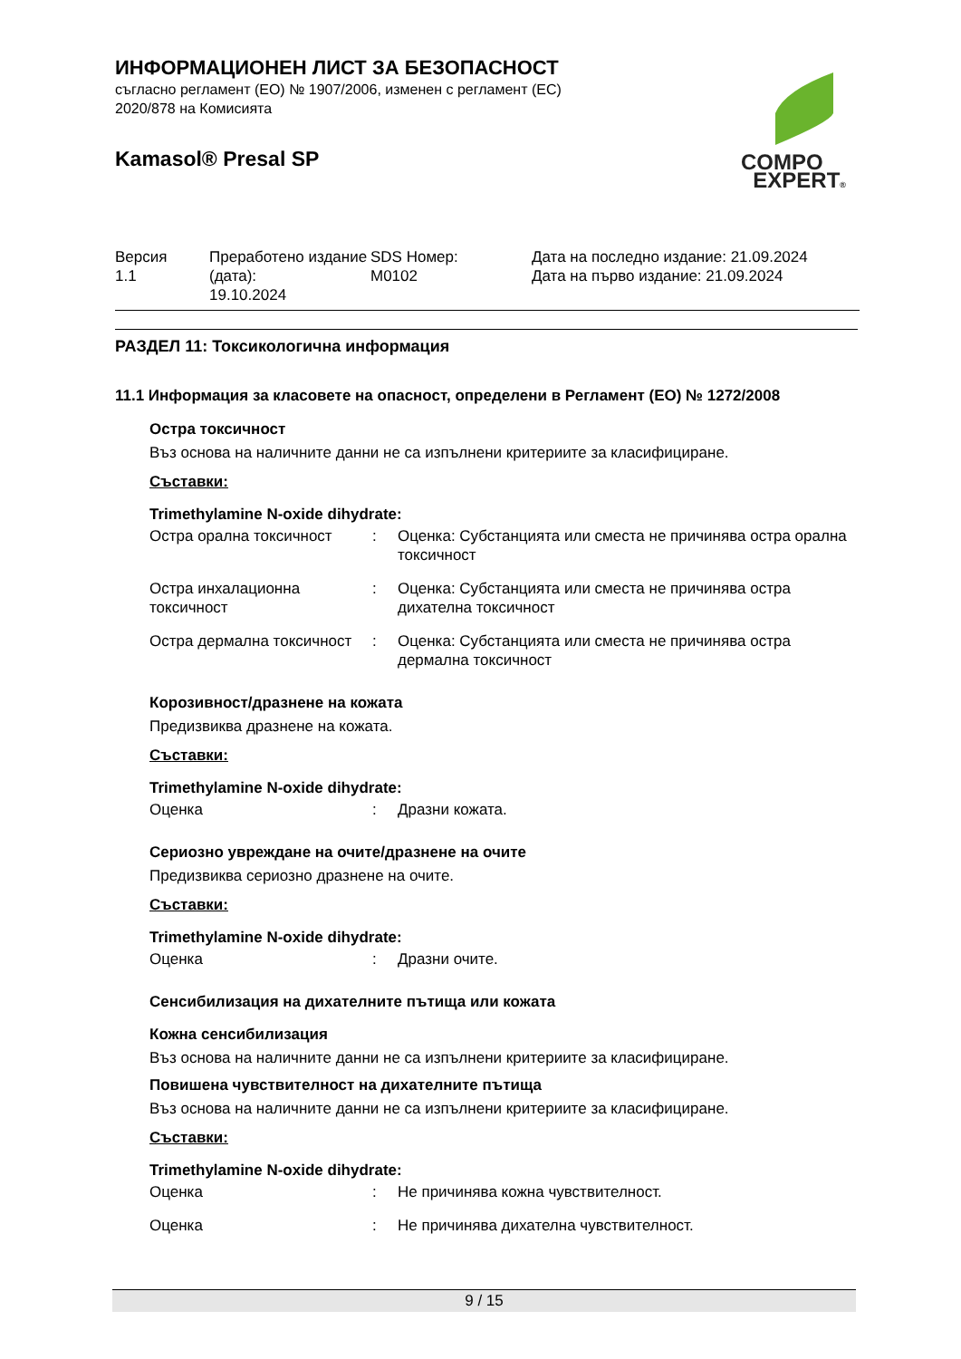ИНФОРМАЦИОНЕН ЛИСТ ЗА БЕЗОПАСНОСТ
съгласно регламент (ЕО) № 1907/2006, изменен с регламент (ЕС)
2020/878 на Комисията
Kamasol® Presal SP
| Версия 1.1 | Преработено издание (дата): 19.10.2024 | SDS Номер: M0102 | Дата на последно издание: 21.09.2024 Дата на първо издание: 21.09.2024 |
РАЗДЕЛ 11: Токсикологична информация
11.1 Информация за класовете на опасност, определени в Регламент (ЕО) № 1272/2008
Остра токсичност
Въз основа на наличните данни не са изпълнени критериите за класифициране.
Съставки:
Trimethylamine N-oxide dihydrate:
| Остра орална токсичност | : | Оценка: Субстанцията или сместа не причинява остра орална токсичност |
| Остра инхалационна токсичност | : | Оценка: Субстанцията или сместа не причинява остра дихателна токсичност |
| Остра дермална токсичност | : | Оценка: Субстанцията или сместа не причинява остра дермална токсичност |
Корозивност/дразнене на кожата
Предизвиква дразнене на кожата.
Съставки:
Trimethylamine N-oxide dihydrate:
| Оценка | : | Дразни кожата. |
Сериозно увреждане на очите/дразнене на очите
Предизвиква сериозно дразнене на очите.
Съставки:
Trimethylamine N-oxide dihydrate:
| Оценка | : | Дразни очите. |
Сенсибилизация на дихателните пътища или кожата
Кожна сенсибилизация
Въз основа на наличните данни не са изпълнени критериите за класифициране.
Повишена чувствителност на дихателните пътища
Въз основа на наличните данни не са изпълнени критериите за класифициране.
Съставки:
Trimethylamine N-oxide dihydrate:
| Оценка | : | Не причинява кожна чувствителност. |
| Оценка | : | Не причинява дихателна чувствителност. |
COMPO
EXPERT®
9 / 15